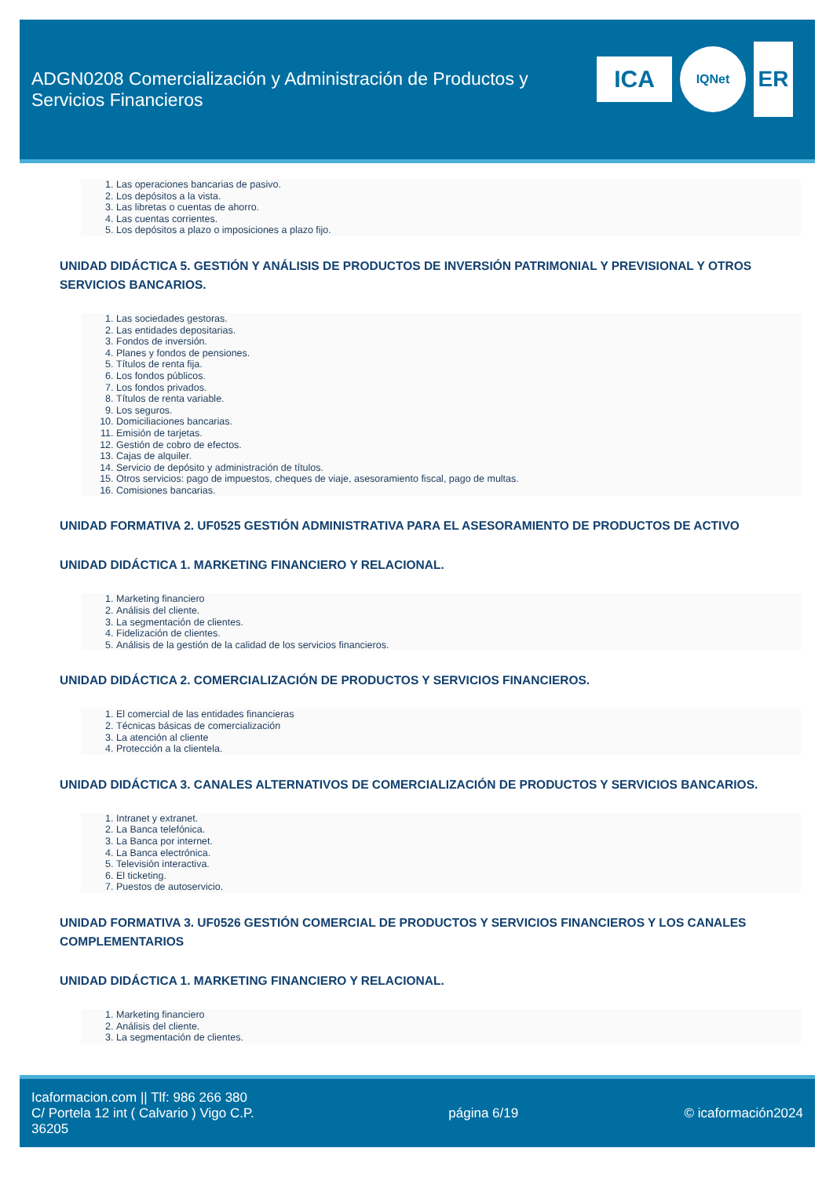ADGN0208 Comercialización y Administración de Productos y Servicios Financieros
ICA
IQNet
ER
1. Las operaciones bancarias de pasivo.
2. Los depósitos a la vista.
3. Las libretas o cuentas de ahorro.
4. Las cuentas corrientes.
5. Los depósitos a plazo o imposiciones a plazo fijo.
UNIDAD DIDÁCTICA 5. GESTIÓN Y ANÁLISIS DE PRODUCTOS DE INVERSIÓN PATRIMONIAL Y PREVISIONAL Y OTROS SERVICIOS BANCARIOS.
1. Las sociedades gestoras.
2. Las entidades depositarias.
3. Fondos de inversión.
4. Planes y fondos de pensiones.
5. Títulos de renta fija.
6. Los fondos públicos.
7. Los fondos privados.
8. Títulos de renta variable.
9. Los seguros.
10. Domiciliaciones bancarias.
11. Emisión de tarjetas.
12. Gestión de cobro de efectos.
13. Cajas de alquiler.
14. Servicio de depósito y administración de títulos.
15. Otros servicios: pago de impuestos, cheques de viaje, asesoramiento fiscal, pago de multas.
16. Comisiones bancarias.
UNIDAD FORMATIVA 2. UF0525 GESTIÓN ADMINISTRATIVA PARA EL ASESORAMIENTO DE PRODUCTOS DE ACTIVO
UNIDAD DIDÁCTICA 1. MARKETING FINANCIERO Y RELACIONAL.
1. Marketing financiero
2. Análisis del cliente.
3. La segmentación de clientes.
4. Fidelización de clientes.
5. Análisis de la gestión de la calidad de los servicios financieros.
UNIDAD DIDÁCTICA 2. COMERCIALIZACIÓN DE PRODUCTOS Y SERVICIOS FINANCIEROS.
1. El comercial de las entidades financieras
2. Técnicas básicas de comercialización
3. La atención al cliente
4. Protección a la clientela.
UNIDAD DIDÁCTICA 3. CANALES ALTERNATIVOS DE COMERCIALIZACIÓN DE PRODUCTOS Y SERVICIOS BANCARIOS.
1. Intranet y extranet.
2. La Banca telefónica.
3. La Banca por internet.
4. La Banca electrónica.
5. Televisión interactiva.
6. El ticketing.
7. Puestos de autoservicio.
UNIDAD FORMATIVA 3. UF0526 GESTIÓN COMERCIAL DE PRODUCTOS Y SERVICIOS FINANCIEROS Y LOS CANALES COMPLEMENTARIOS
UNIDAD DIDÁCTICA 1. MARKETING FINANCIERO Y RELACIONAL.
1. Marketing financiero
2. Análisis del cliente.
3. La segmentación de clientes.
Icaformacion.com || Tlf: 986 266 380
C/ Portela 12 int ( Calvario ) Vigo C.P. 36205
página 6/19 © icaformación2024